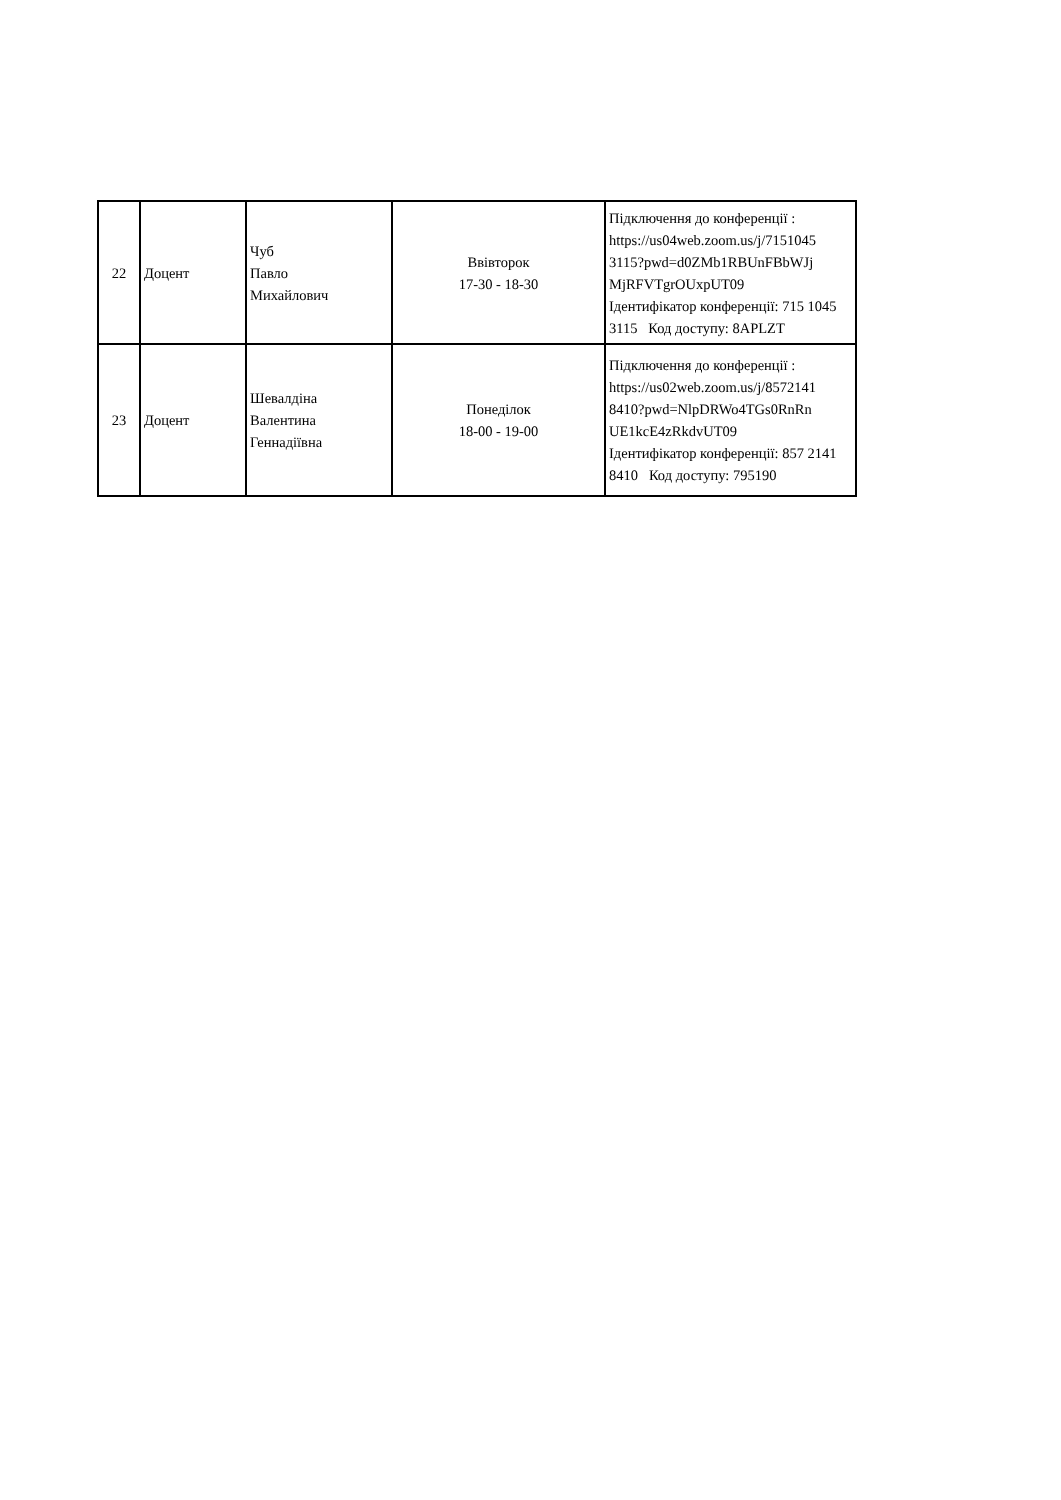| 22 | Доцент | Чуб Павло Михайлович | Ввівторок 17-30 - 18-30 | Підключення до конференції : https://us04web.zoom.us/j/7151045 3115?pwd=d0ZMb1RBUnFBbWJj MjRFVTgrOUxpUT09 Ідентифікатор конференції: 715 1045 3115 Код доступу: 8APLZT |
| 23 | Доцент | Шевалдіна Валентина Геннадіївна | Понеділок 18-00 - 19-00 | Підключення до конференції : https://us02web.zoom.us/j/8572141 8410?pwd=NlpDRWo4TGs0RnRn UE1kcE4zRkdvUT09 Ідентифікатор конференції: 857 2141 8410 Код доступу: 795190 |